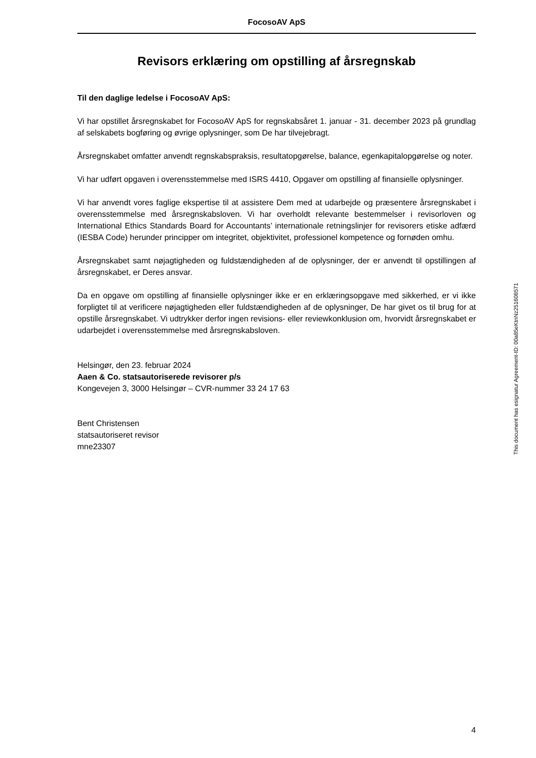FocosoAV ApS
Revisors erklæring om opstilling af årsregnskab
Til den daglige ledelse i FocosoAV ApS:
Vi har opstillet årsregnskabet for FocosoAV ApS for regnskabsåret 1. januar - 31. december 2023 på grundlag af selskabets bogføring og øvrige oplysninger, som De har tilvejebragt.
Årsregnskabet omfatter anvendt regnskabspraksis, resultatopgørelse, balance, egenkapitalopgørelse og noter.
Vi har udført opgaven i overensstemmelse med ISRS 4410, Opgaver om opstilling af finansielle oplysninger.
Vi har anvendt vores faglige ekspertise til at assistere Dem med at udarbejde og præsentere årsregnskabet i overensstemmelse med årsregnskabsloven. Vi har overholdt relevante bestemmelser i revisorloven og International Ethics Standards Board for Accountants’ internationale retningslinjer for revisorers etiske adfærd (IESBA Code) herunder principper om integritet, objektivitet, professionel kompetence og fornøden omhu.
Årsregnskabet samt nøjagtigheden og fuldstændigheden af de oplysninger, der er anvendt til opstillingen af årsregnskabet, er Deres ansvar.
Da en opgave om opstilling af finansielle oplysninger ikke er en erklæringsopgave med sikkerhed, er vi ikke forpligtet til at verificere nøjagtigheden eller fuldstændigheden af de oplysninger, De har givet os til brug for at opstille årsregnskabet. Vi udtrykker derfor ingen revisions- eller reviewkonklusion om, hvorvidt årsregnskabet er udarbejdet i overensstemmelse med årsregnskabsloven.
Helsingør, den 23. februar 2024
Aaen & Co. statsautoriserede revisorer p/s
Kongevejen 3, 3000 Helsingør – CVR-nummer 33 24 17 63
Bent Christensen
statsautoriseret revisor
mne23307
This document has esignatur Agreement-ID: 00a85eKtnNz251608571
4